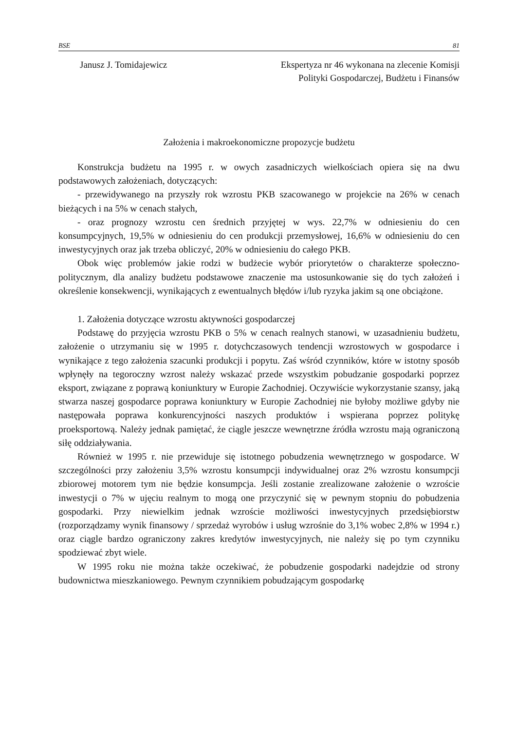BSE 81
Janusz J. Tomidajewicz Ekspertyza nr 46 wykonana na zlecenie Komisji
Polityki Gospodarczej, Budżetu i Finansów
Założenia i makroekonomiczne propozycje budżetu
Konstrukcja budżetu na 1995 r. w owych zasadniczych wielkościach opiera się na dwu podstawowych założeniach, dotyczących:
- przewidywanego na przyszły rok wzrostu PKB szacowanego w projekcie na 26% w cenach bieżących i na 5% w cenach stałych,
- oraz prognozy wzrostu cen średnich przyjętej w wys. 22,7% w odniesieniu do cen konsumpcyjnych, 19,5% w odniesieniu do cen produkcji przemysłowej, 16,6% w odniesieniu do cen inwestycyjnych oraz jak trzeba obliczyć, 20% w odniesieniu do całego PKB.
Obok więc problemów jakie rodzi w budżecie wybór priorytetów o charakterze społeczno-politycznym, dla analizy budżetu podstawowe znaczenie ma ustosunkowanie się do tych założeń i określenie konsekwencji, wynikających z ewentualnych błędów i/lub ryzyka jakim są one obciążone.
1. Założenia dotyczące wzrostu aktywności gospodarczej
Podstawę do przyjęcia wzrostu PKB o 5% w cenach realnych stanowi, w uzasadnieniu budżetu, założenie o utrzymaniu się w 1995 r. dotychczasowych tendencji wzrostowych w gospodarce i wynikające z tego założenia szacunki produkcji i popytu. Zaś wśród czynników, które w istotny sposób wpłynęły na tegoroczny wzrost należy wskazać przede wszystkim pobudzanie gospodarki poprzez eksport, związane z poprawą koniunktury w Europie Zachodniej. Oczywiście wykorzystanie szansy, jaką stwarza naszej gospodarce poprawa koniunktury w Europie Zachodniej nie byłoby możliwe gdyby nie następowała poprawa konkurencyjności naszych produktów i wspierana poprzez politykę proeksportową. Należy jednak pamiętać, że ciągle jeszcze wewnętrzne źródła wzrostu mają ograniczoną siłę oddziaływania.
Również w 1995 r. nie przewiduje się istotnego pobudzenia wewnętrznego w gospodarce. W szczególności przy założeniu 3,5% wzrostu konsumpcji indywidualnej oraz 2% wzrostu konsumpcji zbiorowej motorem tym nie będzie konsumpcja. Jeśli zostanie zrealizowane założenie o wzroście inwestycji o 7% w ujęciu realnym to mogą one przyczynić się w pewnym stopniu do pobudzenia gospodarki. Przy niewielkim jednak wzroście możliwości inwestycyjnych przedsiębiorstw (rozporządzamy wynik finansowy / sprzedaż wyrobów i usług wzrośnie do 3,1% wobec 2,8% w 1994 r.) oraz ciągle bardzo ograniczony zakres kredytów inwestycyjnych, nie należy się po tym czynniku spodziewać zbyt wiele.
W 1995 roku nie można także oczekiwać, że pobudzenie gospodarki nadejdzie od strony budownictwa mieszkaniowego. Pewnym czynnikiem pobudzającym gospodarkę